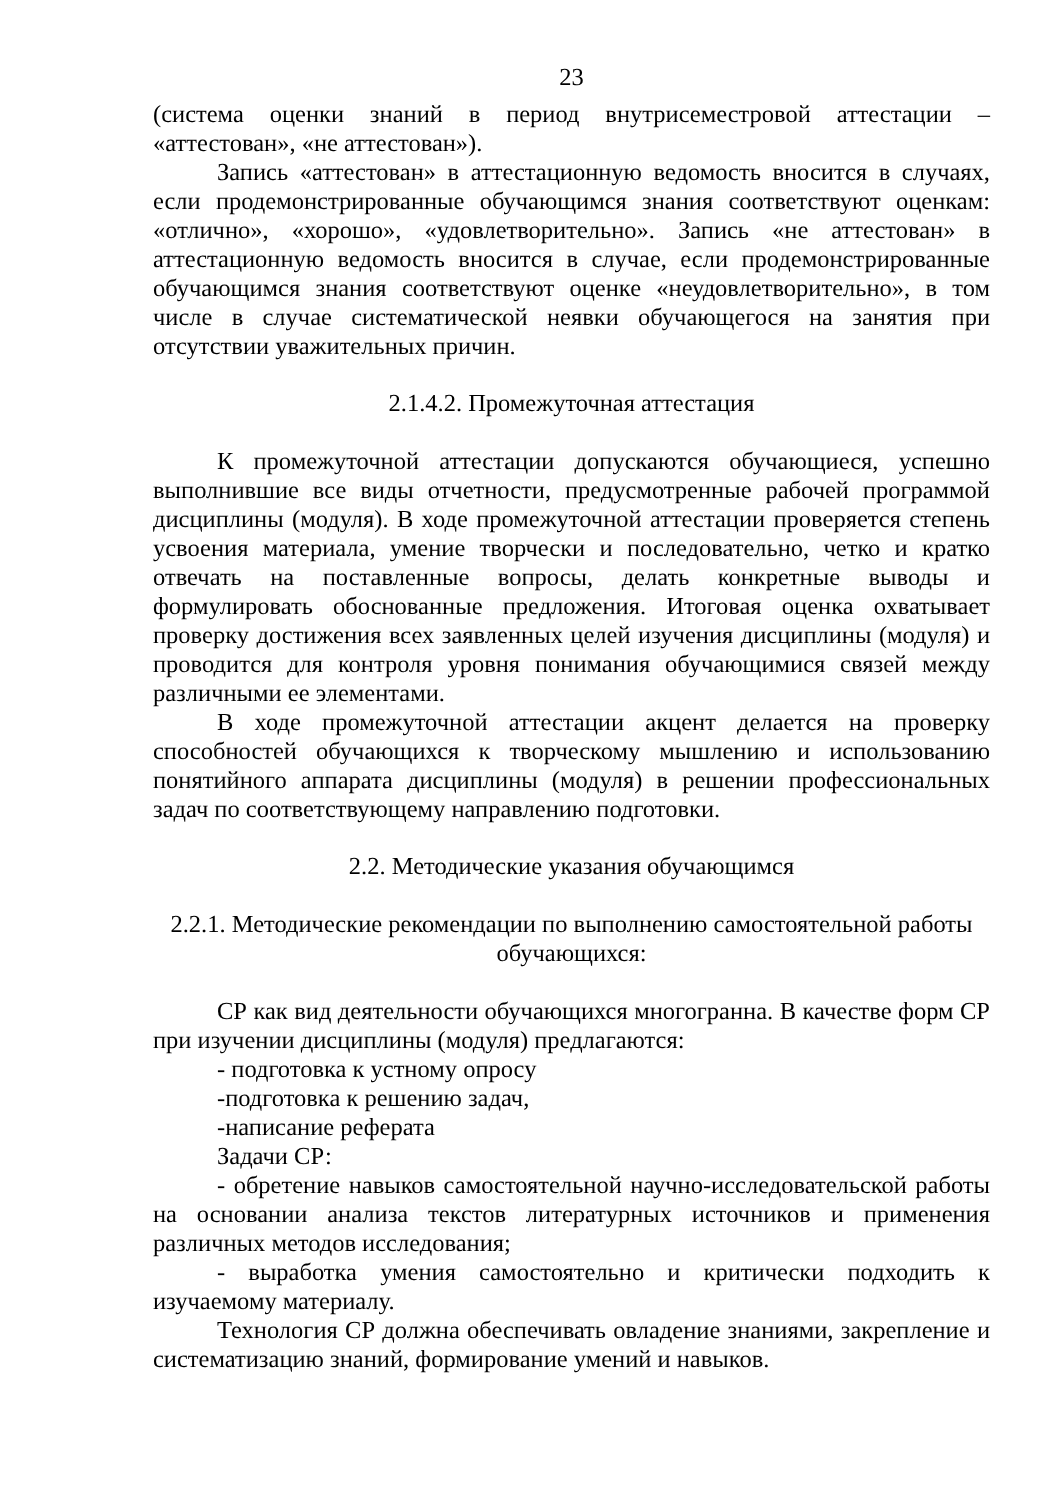23
(система оценки знаний в период внутрисеместровой аттестации – «аттестован», «не аттестован»).
Запись «аттестован» в аттестационную ведомость вносится в случаях, если продемонстрированные обучающимся знания соответствуют оценкам: «отлично», «хорошо», «удовлетворительно». Запись «не аттестован» в аттестационную ведомость вносится в случае, если продемонстрированные обучающимся знания соответствуют оценке «неудовлетворительно», в том числе в случае систематической неявки обучающегося на занятия при отсутствии уважительных причин.
2.1.4.2. Промежуточная аттестация
К промежуточной аттестации допускаются обучающиеся, успешно выполнившие все виды отчетности, предусмотренные рабочей программой дисциплины (модуля). В ходе промежуточной аттестации проверяется степень усвоения материала, умение творчески и последовательно, четко и кратко отвечать на поставленные вопросы, делать конкретные выводы и формулировать обоснованные предложения. Итоговая оценка охватывает проверку достижения всех заявленных целей изучения дисциплины (модуля) и проводится для контроля уровня понимания обучающимися связей между различными ее элементами.
В ходе промежуточной аттестации акцент делается на проверку способностей обучающихся к творческому мышлению и использованию понятийного аппарата дисциплины (модуля) в решении профессиональных задач по соответствующему направлению подготовки.
2.2. Методические указания обучающимся
2.2.1. Методические рекомендации по выполнению самостоятельной работы обучающихся:
СР как вид деятельности обучающихся многогранна. В качестве форм СР при изучении дисциплины (модуля) предлагаются:
- подготовка к устному опросу
-подготовка к решению задач,
-написание реферата
Задачи СР:
- обретение навыков самостоятельной научно-исследовательской работы на основании анализа текстов литературных источников и применения различных методов исследования;
- выработка умения самостоятельно и критически подходить к изучаемому материалу.
Технология СР должна обеспечивать овладение знаниями, закрепление и систематизацию знаний, формирование умений и навыков.